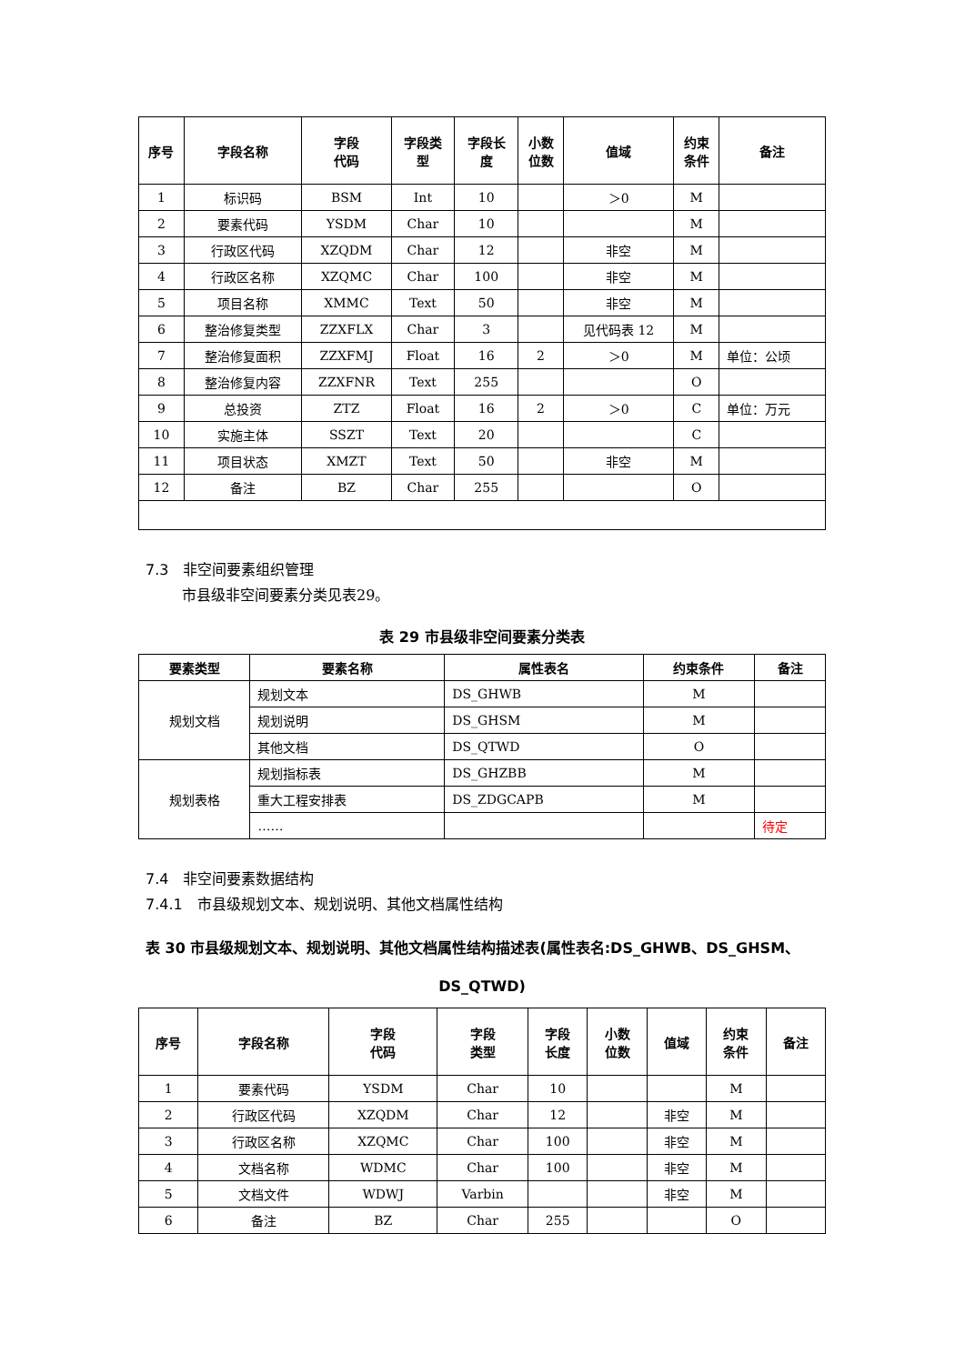| 序号 | 字段名称 | 字段 代码 | 字段类 型 | 字段长 度 | 小数 位数 | 值域 | 约束 条件 | 备注 |
| --- | --- | --- | --- | --- | --- | --- | --- | --- |
| 1 | 标识码 | BSM | Int | 10 | | ＞0 | M | |
| 2 | 要素代码 | YSDM | Char | 10 | | | M | |
| 3 | 行政区代码 | XZQDM | Char | 12 | | 非空 | M | |
| 4 | 行政区名称 | XZQMC | Char | 100 | | 非空 | M | |
| 5 | 项目名称 | XMMC | Text | 50 | | 非空 | M | |
| 6 | 整治修复类型 | ZZXFLX | Char | 3 | | 见代码表 12 | M | |
| 7 | 整治修复面积 | ZZXFMJ | Float | 16 | 2 | ＞0 | M | 单位：公顷 |
| 8 | 整治修复内容 | ZZXFNR | Text | 255 | | | O | |
| 9 | 总投资 | ZTZ | Float | 16 | 2 | ＞0 | C | 单位：万元 |
| 10 | 实施主体 | SSZT | Text | 20 | | | C | |
| 11 | 项目状态 | XMZT | Text | 50 | | 非空 | M | |
| 12 | 备注 | BZ | Char | 255 | | | O | |
7.3　非空间要素组织管理
市县级非空间要素分类见表29。
表 29 市县级非空间要素分类表
| 要素类型 | 要素名称 | 属性表名 | 约束条件 | 备注 |
| --- | --- | --- | --- | --- |
| 规划文档 | 规划文本 | DS_GHWB | M | |
| | 规划说明 | DS_GHSM | M | |
| | 其他文档 | DS_QTWD | O | |
| 规划表格 | 规划指标表 | DS_GHZBB | M | |
| | 重大工程安排表 | DS_ZDGCAPB | M | |
| | …… | | | 待定 |
7.4　非空间要素数据结构
7.4.1　市县级规划文本、规划说明、其他文档属性结构
表 30 市县级规划文本、规划说明、其他文档属性结构描述表(属性表名:DS_GHWB、DS_GHSM、
DS_QTWD)
| 序号 | 字段名称 | 字段 代码 | 字段 类型 | 字段 长度 | 小数 位数 | 值域 | 约束 条件 | 备注 |
| --- | --- | --- | --- | --- | --- | --- | --- | --- |
| 1 | 要素代码 | YSDM | Char | 10 | | | M | |
| 2 | 行政区代码 | XZQDM | Char | 12 | | 非空 | M | |
| 3 | 行政区名称 | XZQMC | Char | 100 | | 非空 | M | |
| 4 | 文档名称 | WDMC | Char | 100 | | 非空 | M | |
| 5 | 文档文件 | WDWJ | Varbin | | | 非空 | M | |
| 6 | 备注 | BZ | Char | 255 | | | O | |